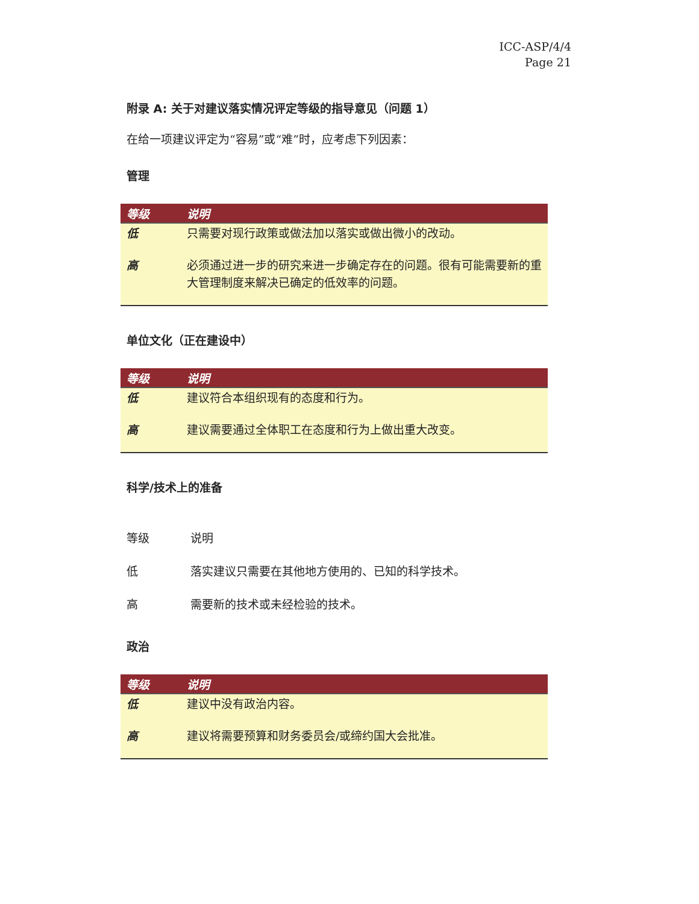ICC-ASP/4/4
Page 21
附录 A: 关于对建议落实情况评定等级的指导意见（问题 1）
在给一项建议评定为“容易”或“难”时，应考虑下列因素：
管理
| 等级 | 说明 |
| --- | --- |
| 低 | 只需要对现行政策或做法加以落实或做出微小的改动。 |
| 高 | 必须通过进一步的研究来进一步确定存在的问题。很有可能需要新的重大管理制度来解决已确定的低效率的问题。 |
单位文化（正在建设中）
| 等级 | 说明 |
| --- | --- |
| 低 | 建议符合本组织现有的态度和行为。 |
| 高 | 建议需要通过全体职工在态度和行为上做出重大改变。 |
科学/技术上的准备
| 等级 | 说明 |
| 低 | 落实建议只需要在其他地方使用的、已知的科学技术。 |
| 高 | 需要新的技术或未经检验的技术。 |
政治
| 等级 | 说明 |
| --- | --- |
| 低 | 建议中没有政治内容。 |
| 高 | 建议将需要预算和财务委员会/或缔约国大会批准。 |